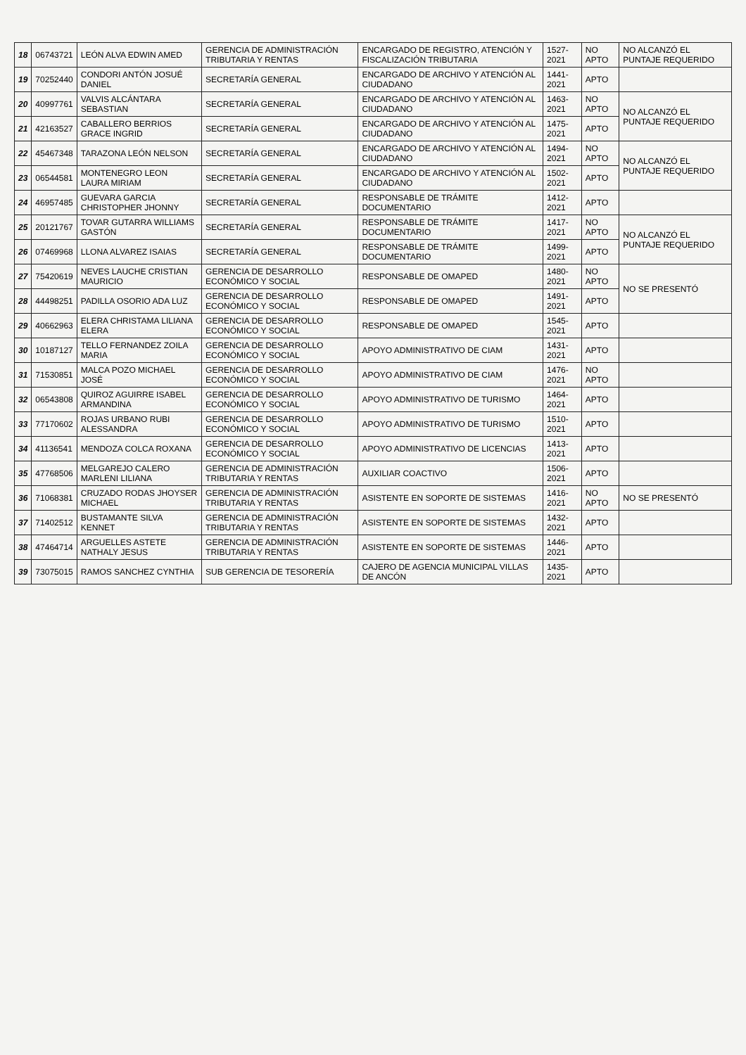| 18 | 06743721 | LEÓN ALVA EDWIN AMED | GERENCIA DE ADMINISTRACIÓN TRIBUTARIA Y RENTAS | ENCARGADO DE REGISTRO, ATENCIÓN Y FISCALIZACIÓN TRIBUTARIA | 1527-2021 | NO APTO | NO ALCANZÓ EL PUNTAJE REQUERIDO |
| 19 | 70252440 | CONDORI ANTÓN JOSUÉ DANIEL | SECRETARÍA GENERAL | ENCARGADO DE ARCHIVO Y ATENCIÓN AL CIUDADANO | 1441-2021 | APTO | |
| 20 | 40997761 | VALVIS ALCÁNTARA SEBASTIAN | SECRETARÍA GENERAL | ENCARGADO DE ARCHIVO Y ATENCIÓN AL CIUDADANO | 1463-2021 | NO APTO | NO ALCANZÓ EL PUNTAJE REQUERIDO |
| 21 | 42163527 | CABALLERO BERRIOS GRACE INGRID | SECRETARÍA GENERAL | ENCARGADO DE ARCHIVO Y ATENCIÓN AL CIUDADANO | 1475-2021 | APTO | |
| 22 | 45467348 | TARAZONA LEÓN NELSON | SECRETARÍA GENERAL | ENCARGADO DE ARCHIVO Y ATENCIÓN AL CIUDADANO | 1494-2021 | NO APTO | NO ALCANZÓ EL PUNTAJE REQUERIDO |
| 23 | 06544581 | MONTENEGRO LEON LAURA MIRIAM | SECRETARÍA GENERAL | ENCARGADO DE ARCHIVO Y ATENCIÓN AL CIUDADANO | 1502-2021 | APTO | |
| 24 | 46957485 | GUEVARA GARCIA CHRISTOPHER JHONNY | SECRETARÍA GENERAL | RESPONSABLE DE TRÁMITE DOCUMENTARIO | 1412-2021 | APTO | |
| 25 | 20121767 | TOVAR GUTARRA WILLIAMS GASTÓN | SECRETARÍA GENERAL | RESPONSABLE DE TRÁMITE DOCUMENTARIO | 1417-2021 | NO APTO | NO ALCANZÓ EL PUNTAJE REQUERIDO |
| 26 | 07469968 | LLONA ALVAREZ ISAIAS | SECRETARÍA GENERAL | RESPONSABLE DE TRÁMITE DOCUMENTARIO | 1499-2021 | APTO | |
| 27 | 75420619 | NEVES LAUCHE CRISTIAN MAURICIO | GERENCIA DE DESARROLLO ECONÓMICO Y SOCIAL | RESPONSABLE DE OMAPED | 1480-2021 | NO APTO | NO SE PRESENTÓ |
| 28 | 44498251 | PADILLA OSORIO ADA LUZ | GERENCIA DE DESARROLLO ECONÓMICO Y SOCIAL | RESPONSABLE DE OMAPED | 1491-2021 | APTO | |
| 29 | 40662963 | ELERA CHRISTAMA LILIANA ELERA | GERENCIA DE DESARROLLO ECONÓMICO Y SOCIAL | RESPONSABLE DE OMAPED | 1545-2021 | APTO | |
| 30 | 10187127 | TELLO FERNANDEZ ZOILA MARIA | GERENCIA DE DESARROLLO ECONÓMICO Y SOCIAL | APOYO ADMINISTRATIVO DE CIAM | 1431-2021 | APTO | |
| 31 | 71530851 | MALCA POZO MICHAEL JOSÉ | GERENCIA DE DESARROLLO ECONÓMICO Y SOCIAL | APOYO ADMINISTRATIVO DE CIAM | 1476-2021 | NO APTO | |
| 32 | 06543808 | QUIROZ AGUIRRE ISABEL ARMANDINA | GERENCIA DE DESARROLLO ECONÓMICO Y SOCIAL | APOYO ADMINISTRATIVO DE TURISMO | 1464-2021 | APTO | |
| 33 | 77170602 | ROJAS URBANO RUBI ALESSANDRA | GERENCIA DE DESARROLLO ECONÓMICO Y SOCIAL | APOYO ADMINISTRATIVO DE TURISMO | 1510-2021 | APTO | |
| 34 | 41136541 | MENDOZA COLCA ROXANA | GERENCIA DE DESARROLLO ECONÓMICO Y SOCIAL | APOYO ADMINISTRATIVO DE LICENCIAS | 1413-2021 | APTO | |
| 35 | 47768506 | MELGAREJO CALERO MARLENI LILIANA | GERENCIA DE ADMINISTRACIÓN TRIBUTARIA Y RENTAS | AUXILIAR COACTIVO | 1506-2021 | APTO | |
| 36 | 71068381 | CRUZADO RODAS JHOYSER MICHAEL | GERENCIA DE ADMINISTRACIÓN TRIBUTARIA Y RENTAS | ASISTENTE EN SOPORTE DE SISTEMAS | 1416-2021 | NO APTO | NO SE PRESENTÓ |
| 37 | 71402512 | BUSTAMANTE SILVA KENNET | GERENCIA DE ADMINISTRACIÓN TRIBUTARIA Y RENTAS | ASISTENTE EN SOPORTE DE SISTEMAS | 1432-2021 | APTO | |
| 38 | 47464714 | ARGUELLES ASTETE NATHALY JESUS | GERENCIA DE ADMINISTRACIÓN TRIBUTARIA Y RENTAS | ASISTENTE EN SOPORTE DE SISTEMAS | 1446-2021 | APTO | |
| 39 | 73075015 | RAMOS SANCHEZ CYNTHIA | SUB GERENCIA DE TESORERÍA | CAJERO DE AGENCIA MUNICIPAL VILLAS DE ANCÓN | 1435-2021 | APTO | |